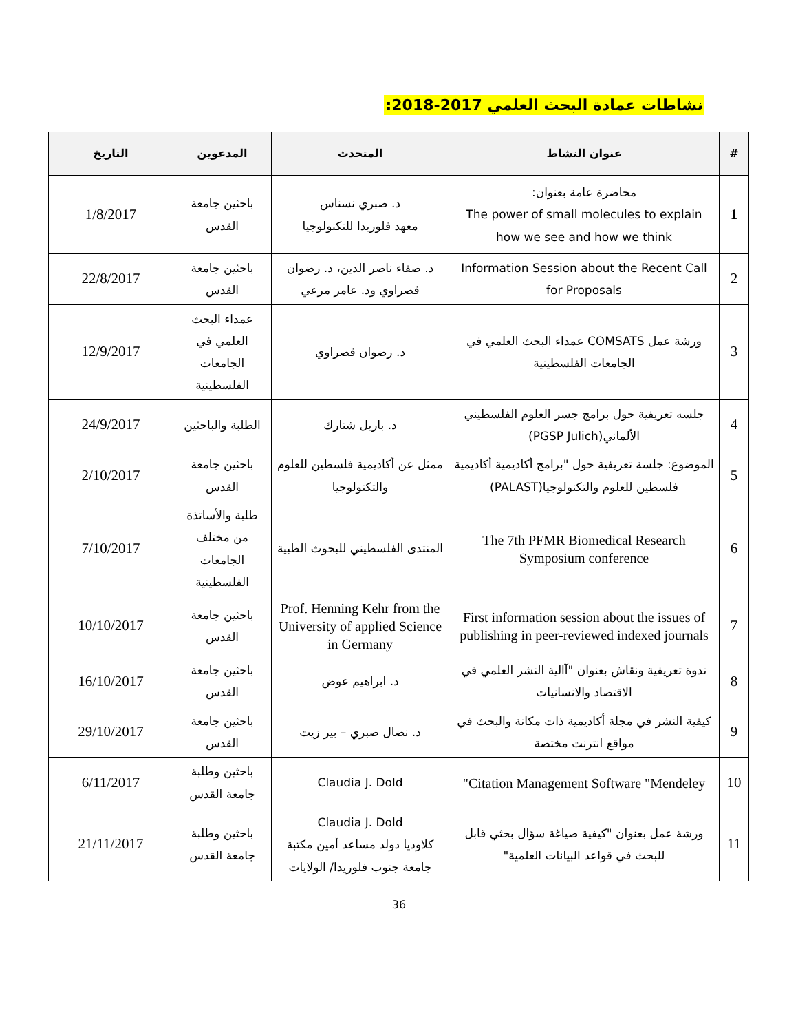نشاطات عمادة البحث العلمي 2017-2018:
| # | عنوان النشاط | المتحدث | المدعوين | التاريخ |
| --- | --- | --- | --- | --- |
| 1 | محاضرة عامة بعنوان: The power of small molecules to explain how we see and how we think | د. صبري نسناس معهد فلوريدا للتكنولوجيا | باحثين جامعة القدس | 1/8/2017 |
| 2 | Information Session about the Recent Call for Proposals | د. صفاء ناصر الدين، د. رضوان قصراوي ود. عامر مرعي | باحثين جامعة القدس | 22/8/2017 |
| 3 | ورشة عمل COMSATS عمداء البحث العلمي في الجامعات الفلسطينية | د. رضوان قصراوي | عمداء البحث العلمي في الجامعات الفلسطينية | 12/9/2017 |
| 4 | جلسه تعريفية حول برامج جسر العلوم الفلسطيني الألماني(PGSP Julich) | د. باربل شتارك | الطلبة والباحثين | 24/9/2017 |
| 5 | الموضوع: جلسة تعريفية حول "برامج أكاديمية أكاديمية فلسطين للعلوم والتكنولوجيا(PALAST) | ممثل عن أكاديمية فلسطين للعلوم والتكنولوجيا | باحثين جامعة القدس | 2/10/2017 |
| 6 | The 7th PFMR Biomedical Research Symposium conference | المنتدى الفلسطيني للبحوث الطبية | طلبة والأساتذة من مختلف الجامعات الفلسطينية | 7/10/2017 |
| 7 | First information session about the issues of publishing in peer-reviewed indexed journals | Prof. Henning Kehr from the University of applied Science in Germany | باحثين جامعة القدس | 10/10/2017 |
| 8 | ندوة تعريفية ونقاش بعنوان "آالية النشر العلمي في الاقتصاد والانسانيات | د. ابراهيم عوض | باحثين جامعة القدس | 16/10/2017 |
| 9 | كيفية النشر في مجلة أكاديمية ذات مكانة والبحث في مواقع انترنت مختصة | د. نضال صبري – بير زيت | باحثين جامعة القدس | 29/10/2017 |
| 10 | Citation Management Software "Mendeley" | Claudia J. Dold | باحثين وطلبة جامعة القدس | 6/11/2017 |
| 11 | ورشة عمل بعنوان "كيفية صياغة سؤال بحثي قابل للبحث في قواعد البيانات العلمية" | Claudia J. Dold كلاوديا دولد مساعد أمين مكتبة جامعة جنوب فلوريدا/ الولايات | باحثين وطلبة جامعة القدس | 21/11/2017 |
36